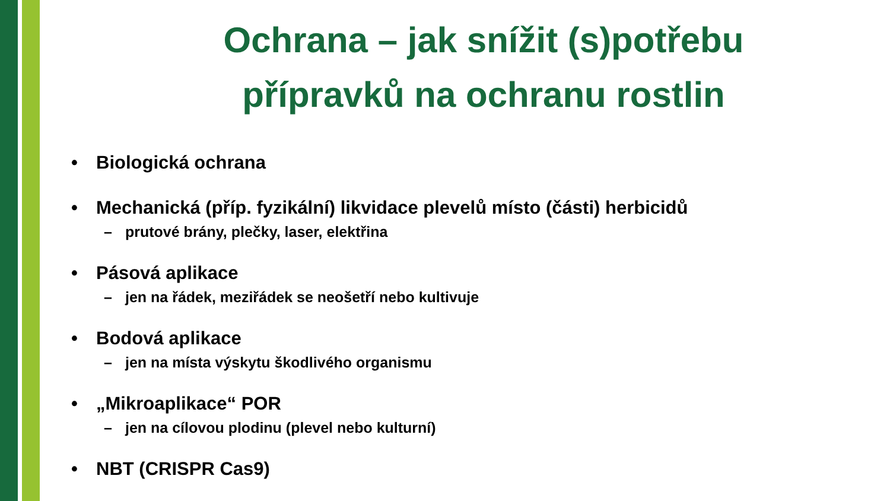Ochrana – jak snížit (s)potřebu
přípravků na ochranu rostlin
• Biologická ochrana
• Mechanická (příp. fyzikální) likvidace plevelů místo (části) herbicidů
– prutové brány, plečky, laser, elektřina
• Pásová aplikace
– jen na řádek, meziřádek se neošetří nebo kultivuje
• Bodová aplikace
– jen na místa výskytu škodlivého organismu
• „Mikroaplikace“ POR
– jen na cílovou plodinu (plevel nebo kulturní)
• NBT (CRISPR Cas9)